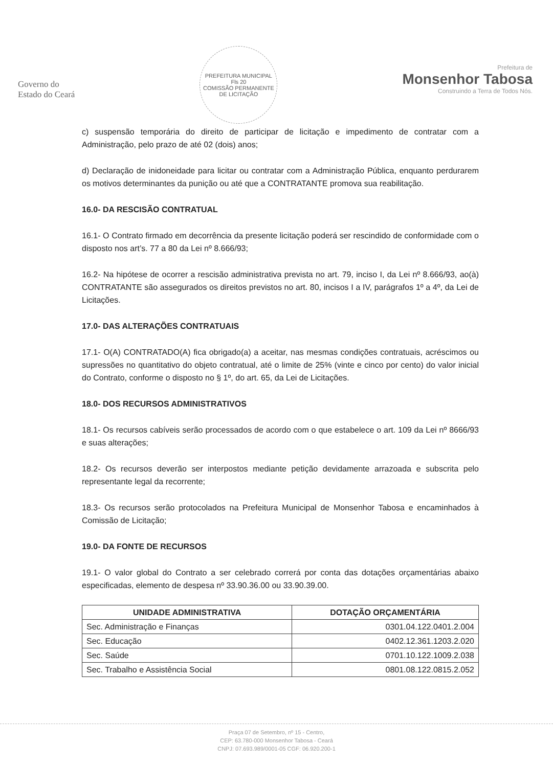Governo do
Estado do Ceará
PREFEITURA MUNICIPAL
Fls 20
COMISSÃO PERMANENTE DE LICITAÇÃO
Prefeitura de
Monsenhor Tabosa
Construindo a Terra de Todos Nós.
c) suspensão temporária do direito de participar de licitação e impedimento de contratar com a Administração, pelo prazo de até 02 (dois) anos;
d) Declaração de inidoneidade para licitar ou contratar com a Administração Pública, enquanto perdurarem os motivos determinantes da punição ou até que a CONTRATANTE promova sua reabilitação.
16.0- DA RESCISÃO CONTRATUAL
16.1- O Contrato firmado em decorrência da presente licitação poderá ser rescindido de conformidade com o disposto nos art’s. 77 a 80 da Lei nº 8.666/93;
16.2- Na hipótese de ocorrer a rescisão administrativa prevista no art. 79, inciso I, da Lei nº 8.666/93, ao(à) CONTRATANTE são assegurados os direitos previstos no art. 80, incisos I a IV, parágrafos 1º a 4º, da Lei de Licitações.
17.0- DAS ALTERAÇÕES CONTRATUAIS
17.1- O(A) CONTRATADO(A) fica obrigado(a) a aceitar, nas mesmas condições contratuais, acréscimos ou supressões no quantitativo do objeto contratual, até o limite de 25% (vinte e cinco por cento) do valor inicial do Contrato, conforme o disposto no § 1º, do art. 65, da Lei de Licitações.
18.0- DOS RECURSOS ADMINISTRATIVOS
18.1- Os recursos cabíveis serão processados de acordo com o que estabelece o art. 109 da Lei nº 8666/93 e suas alterações;
18.2- Os recursos deverão ser interpostos mediante petição devidamente arrazoada e subscrita pelo representante legal da recorrente;
18.3- Os recursos serão protocolados na Prefeitura Municipal de Monsenhor Tabosa e encaminhados à Comissão de Licitação;
19.0- DA FONTE DE RECURSOS
19.1- O valor global do Contrato a ser celebrado correrá por conta das dotações orçamentárias abaixo especificadas, elemento de despesa nº 33.90.36.00 ou 33.90.39.00.
| UNIDADE ADMINISTRATIVA | DOTAÇÃO ORÇAMENTÁRIA |
| --- | --- |
| Sec. Administração e Finanças | 0301.04.122.0401.2.004 |
| Sec. Educação | 0402.12.361.1203.2.020 |
| Sec. Saúde | 0701.10.122.1009.2.038 |
| Sec. Trabalho e Assistência Social | 0801.08.122.0815.2.052 |
Praça 07 de Setembro, nº 15 - Centro,
CEP: 63.780-000 Monsenhor Tabosa - Ceará
CNPJ: 07.693.989/0001-05 CGF: 06.920.200-1